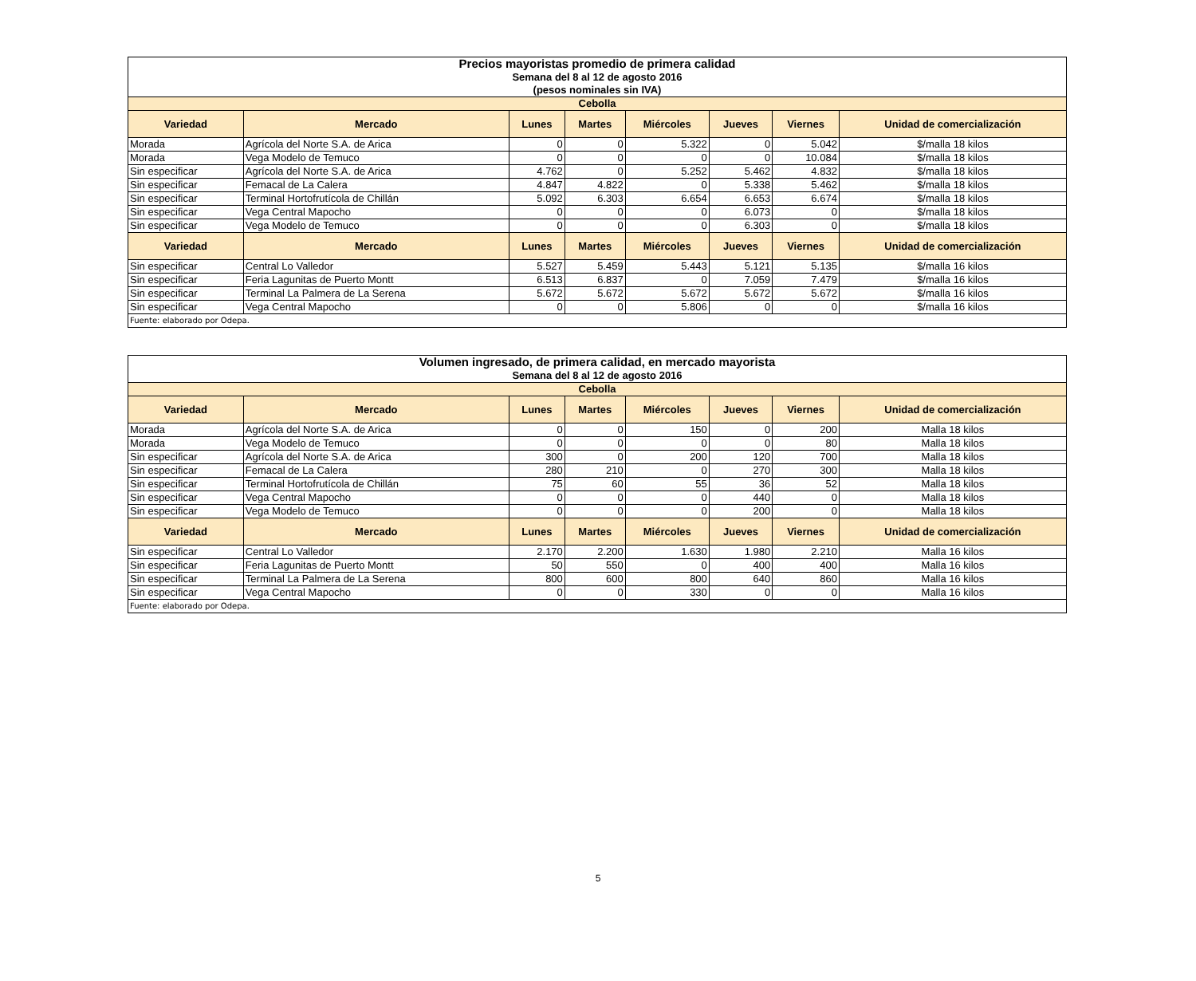| Precios mayoristas promedio de primera calidad Semana del 8 al 12 de agosto 2016 (pesos nominales sin IVA) | | | | | | | |
| Cebolla | | | | | | | |
| Variedad | Mercado | Lunes | Martes | Miércoles | Jueves | Viernes | Unidad de comercialización |
| Morada | Agrícola del Norte S.A. de Arica | 0 | 0 | 5.322 | 0 | 5.042 | $/malla 18 kilos |
| Morada | Vega Modelo de Temuco | 0 | 0 | 0 | 0 | 10.084 | $/malla 18 kilos |
| Sin especificar | Agrícola del Norte S.A. de Arica | 4.762 | 0 | 5.252 | 5.462 | 4.832 | $/malla 18 kilos |
| Sin especificar | Femacal de La Calera | 4.847 | 4.822 | 0 | 5.338 | 5.462 | $/malla 18 kilos |
| Sin especificar | Terminal Hortofrutícola de Chillán | 5.092 | 6.303 | 6.654 | 6.653 | 6.674 | $/malla 18 kilos |
| Sin especificar | Vega Central Mapocho | 0 | 0 | 0 | 6.073 | 0 | $/malla 18 kilos |
| Sin especificar | Vega Modelo de Temuco | 0 | 0 | 0 | 6.303 | 0 | $/malla 18 kilos |
| Variedad | Mercado | Lunes | Martes | Miércoles | Jueves | Viernes | Unidad de comercialización |
| Sin especificar | Central Lo Valledor | 5.527 | 5.459 | 5.443 | 5.121 | 5.135 | $/malla 16 kilos |
| Sin especificar | Feria Lagunitas de Puerto Montt | 6.513 | 6.837 | 0 | 7.059 | 7.479 | $/malla 16 kilos |
| Sin especificar | Terminal La Palmera de La Serena | 5.672 | 5.672 | 5.672 | 5.672 | 5.672 | $/malla 16 kilos |
| Sin especificar | Vega Central Mapocho | 0 | 0 | 5.806 | 0 | 0 | $/malla 16 kilos |
| Fuente: elaborado por Odepa. | | | | | | | |
| Volumen ingresado, de primera calidad, en mercado mayorista Semana del 8 al 12 de agosto 2016 | | | | | | | |
| Cebolla | | | | | | | |
| Variedad | Mercado | Lunes | Martes | Miércoles | Jueves | Viernes | Unidad de comercialización |
| Morada | Agrícola del Norte S.A. de Arica | 0 | 0 | 150 | 0 | 200 | Malla 18 kilos |
| Morada | Vega Modelo de Temuco | 0 | 0 | 0 | 0 | 80 | Malla 18 kilos |
| Sin especificar | Agrícola del Norte S.A. de Arica | 300 | 0 | 200 | 120 | 700 | Malla 18 kilos |
| Sin especificar | Femacal de La Calera | 280 | 210 | 0 | 270 | 300 | Malla 18 kilos |
| Sin especificar | Terminal Hortofrutícola de Chillán | 75 | 60 | 55 | 36 | 52 | Malla 18 kilos |
| Sin especificar | Vega Central Mapocho | 0 | 0 | 0 | 440 | 0 | Malla 18 kilos |
| Sin especificar | Vega Modelo de Temuco | 0 | 0 | 0 | 200 | 0 | Malla 18 kilos |
| Variedad | Mercado | Lunes | Martes | Miércoles | Jueves | Viernes | Unidad de comercialización |
| Sin especificar | Central Lo Valledor | 2.170 | 2.200 | 1.630 | 1.980 | 2.210 | Malla 16 kilos |
| Sin especificar | Feria Lagunitas de Puerto Montt | 50 | 550 | 0 | 400 | 400 | Malla 16 kilos |
| Sin especificar | Terminal La Palmera de La Serena | 800 | 600 | 800 | 640 | 860 | Malla 16 kilos |
| Sin especificar | Vega Central Mapocho | 0 | 0 | 330 | 0 | 0 | Malla 16 kilos |
| Fuente: elaborado por Odepa. | | | | | | | |
5